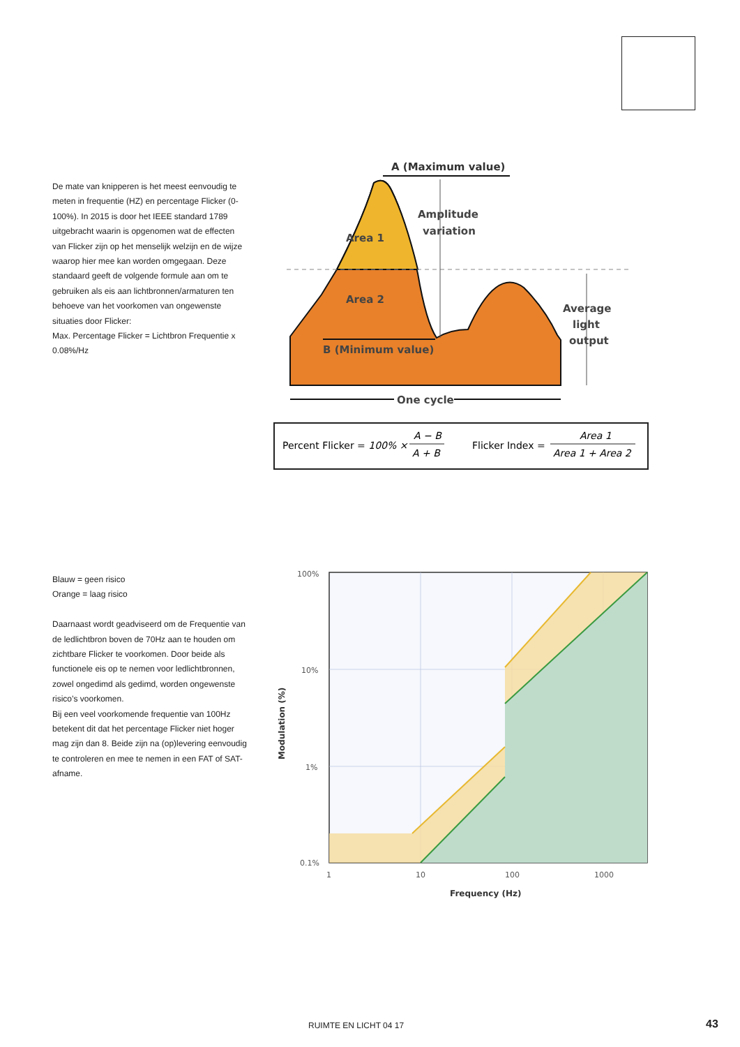De mate van knipperen is het meest eenvoudig te meten in frequentie (HZ) en percentage Flicker (0-100%). In 2015 is door het IEEE standard 1789 uitgebracht waarin is opgenomen wat de effecten van Flicker zijn op het menselijk welzijn en de wijze waarop hier mee kan worden omgegaan. Deze standaard geeft de volgende formule aan om te gebruiken als eis aan lichtbronnen/armaturen ten behoeve van het voorkomen van ongewenste situaties door Flicker:
Max. Percentage Flicker = Lichtbron Frequentie x 0.08%/Hz
A (Maximum value)
Area 1
Area 2
Amplitude
variation
Average
light
output
B (Minimum value)
One cycle
Percent Flicker = 100% ×
A − B
A + B
Flicker Index =
Area 1
Area 1 + Area 2
Blauw = geen risico
Orange = laag risico
Daarnaast wordt geadviseerd om de Frequentie van de ledlichtbron boven de 70Hz aan te houden om zichtbare Flicker te voorkomen. Door beide als functionele eis op te nemen voor ledlichtbronnen, zowel ongedimd als gedimd, worden ongewenste risico’s voorkomen.
Bij een veel voorkomende frequentie van 100Hz betekent dit dat het percentage Flicker niet hoger mag zijn dan 8. Beide zijn na (op)levering eenvoudig te controleren en mee te nemen in een FAT of SAT-afname.
100%
10%
1%
0.1%
1
10
100
1000
Frequency (Hz)
Modulation (%)
RUIMTE EN LICHT 04 17 43